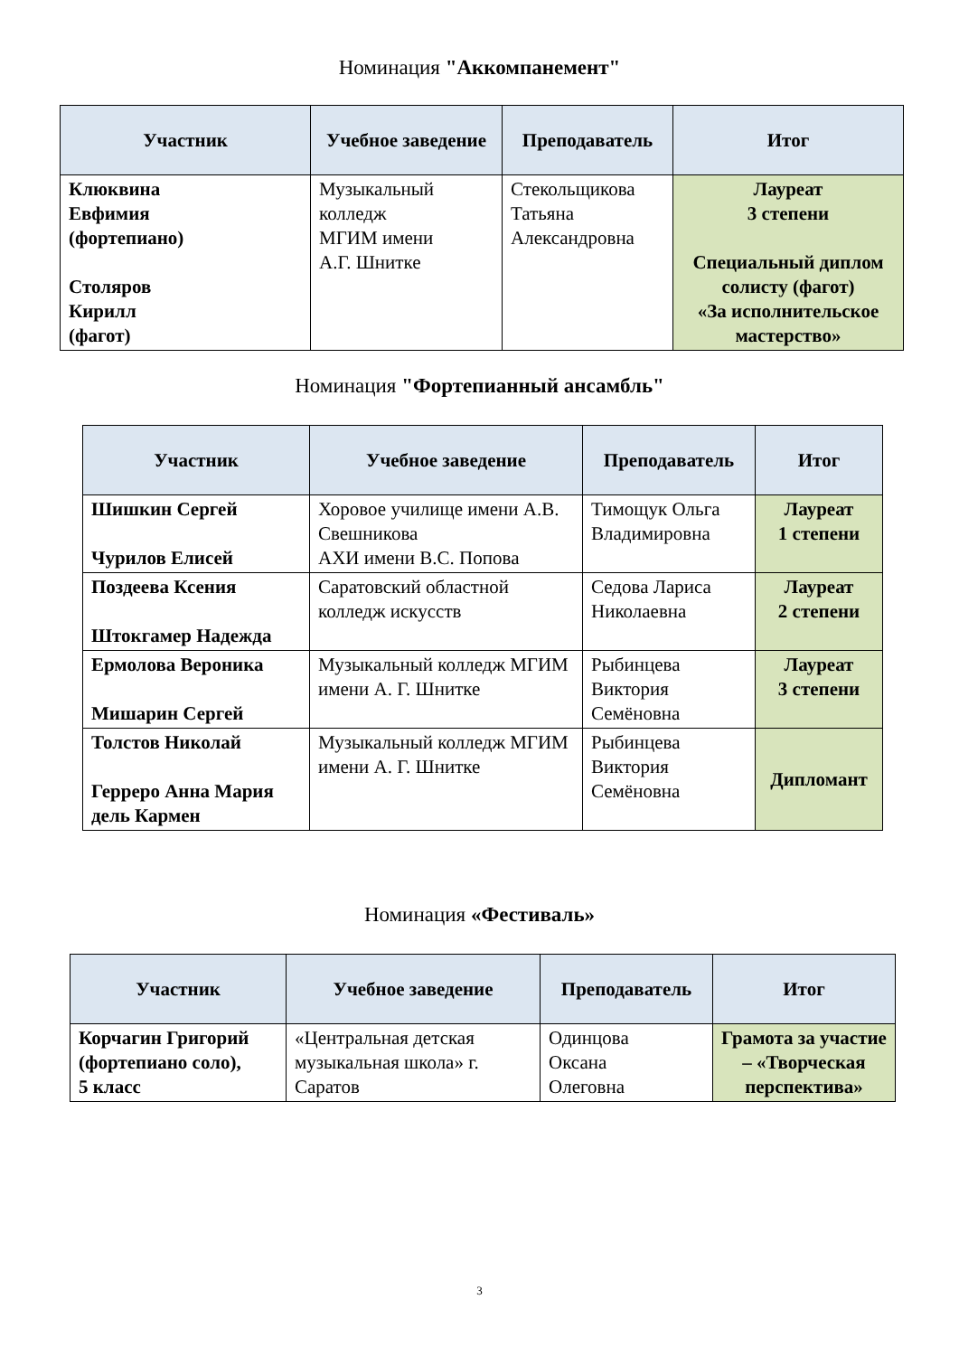Номинация "Аккомпанемент"
| Участник | Учебное заведение | Преподаватель | Итог |
| --- | --- | --- | --- |
| Клюквина Евфимия (фортепиано) Столяров Кирилл (фагот) | Музыкальный колледж МГИМ имени А.Г. Шнитке | Стекольщикова Татьяна Александровна | Лауреат 3 степени Специальный диплом солисту (фагот) «За исполнительское мастерство» |
Номинация "Фортепианный ансамбль"
| Участник | Учебное заведение | Преподаватель | Итог |
| --- | --- | --- | --- |
| Шишкин Сергей Чурилов Елисей | Хоровое училище имени А.В. Свешникова АХИ имени В.С. Попова | Тимощук Ольга Владимировна | Лауреат 1 степени |
| Поздеева Ксения Штокгамер Надежда | Саратовский областной колледж искусств | Седова Лариса Николаевна | Лауреат 2 степени |
| Ермолова Вероника Мишарин Сергей | Музыкальный колледж МГИМ имени А. Г. Шнитке | Рыбинцева Виктория Семёновна | Лауреат 3 степени |
| Толстов Николай Герреро Анна Мария дель Кармен | Музыкальный колледж МГИМ имени А. Г. Шнитке | Рыбинцева Виктория Семёновна | Дипломант |
Номинация «Фестиваль»
| Участник | Учебное заведение | Преподаватель | Итог |
| --- | --- | --- | --- |
| Корчагин Григорий (фортепиано соло), 5 класс | «Центральная детская музыкальная школа» г. Саратов | Одинцова Оксана Олеговна | Грамота за участие – «Творческая перспектива» |
3